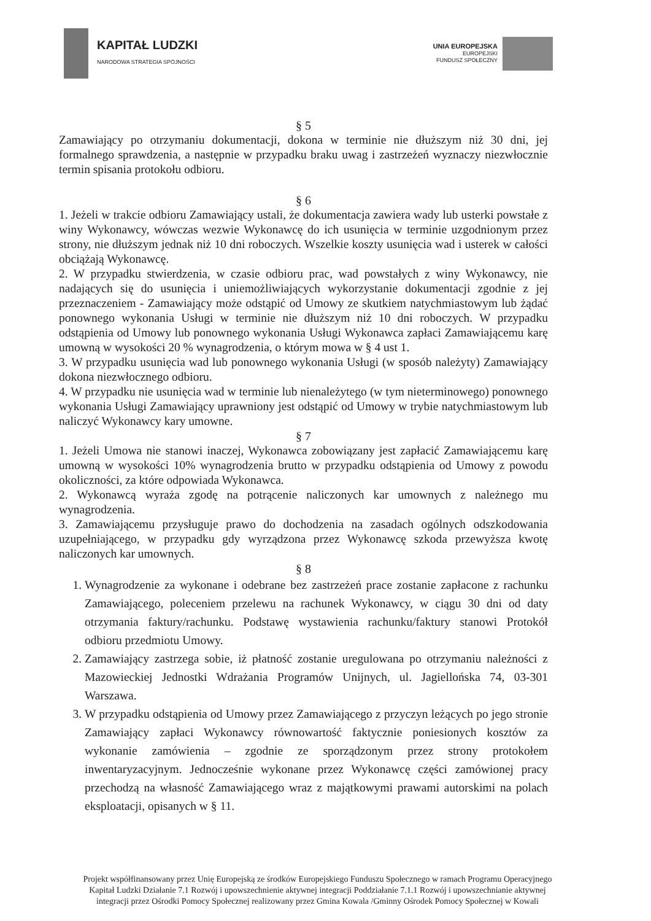KAPITAŁ LUDZKI
NARODOWA STRATEGIA SPÓJNOŚCI
UNIA EUROPEJSKA
EUROPEJSKI
FUNDUSZ SPOŁECZNY
§ 5
Zamawiający po otrzymaniu dokumentacji, dokona w terminie nie dłuższym niż 30 dni, jej formalnego sprawdzenia, a następnie w przypadku braku uwag i zastrzeżeń wyznaczy niezwłocznie termin spisania protokołu odbioru.
§ 6
1. Jeżeli w trakcie odbioru Zamawiający ustali, że dokumentacja zawiera wady lub usterki powstałe z winy Wykonawcy, wówczas wezwie Wykonawcę do ich usunięcia w terminie uzgodnionym przez strony, nie dłuższym jednak niż 10 dni roboczych. Wszelkie koszty usunięcia wad i usterek w całości obciążają Wykonawcę.
2. W przypadku stwierdzenia, w czasie odbioru prac, wad powstałych z winy Wykonawcy, nie nadających się do usunięcia i uniemożliwiających wykorzystanie dokumentacji zgodnie z jej przeznaczeniem - Zamawiający może odstąpić od Umowy ze skutkiem natychmiastowym lub żądać ponownego wykonania Usługi w terminie nie dłuższym niż 10 dni roboczych. W przypadku odstąpienia od Umowy lub ponownego wykonania Usługi Wykonawca zapłaci Zamawiającemu karę umowną w wysokości 20 % wynagrodzenia, o którym mowa w § 4 ust 1.
3. W przypadku usunięcia wad lub ponownego wykonania Usługi (w sposób należyty) Zamawiający dokona niezwłocznego odbioru.
4. W przypadku nie usunięcia wad w terminie lub nienależytego (w tym nieterminowego) ponownego wykonania Usługi Zamawiający uprawniony jest odstąpić od Umowy w trybie natychmiastowym lub naliczyć Wykonawcy kary umowne.
§ 7
1. Jeżeli Umowa nie stanowi inaczej, Wykonawca zobowiązany jest zapłacić Zamawiającemu karę umowną w wysokości 10% wynagrodzenia brutto w przypadku odstąpienia od Umowy z powodu okoliczności, za które odpowiada Wykonawca.
2. Wykonawcą wyraża zgodę na potrącenie naliczonych kar umownych z należnego mu wynagrodzenia.
3. Zamawiającemu przysługuje prawo do dochodzenia na zasadach ogólnych odszkodowania uzupełniającego, w przypadku gdy wyrządzona przez Wykonawcę szkoda przewyższa kwotę naliczonych kar umownych.
§ 8
1. Wynagrodzenie za wykonane i odebrane bez zastrzeżeń prace zostanie zapłacone z rachunku Zamawiającego, poleceniem przelewu na rachunek Wykonawcy, w ciągu 30 dni od daty otrzymania faktury/rachunku. Podstawę wystawienia rachunku/faktury stanowi Protokół odbioru przedmiotu Umowy.
2. Zamawiający zastrzega sobie, iż płatność zostanie uregulowana po otrzymaniu należności z Mazowieckiej Jednostki Wdrażania Programów Unijnych, ul. Jagiellońska 74, 03-301 Warszawa.
3. W przypadku odstąpienia od Umowy przez Zamawiającego z przyczyn leżących po jego stronie Zamawiający zapłaci Wykonawcy równowartość faktycznie poniesionych kosztów za wykonanie zamówienia – zgodnie ze sporządzonym przez strony protokołem inwentaryzacyjnym. Jednocześnie wykonane przez Wykonawcę części zamówionej pracy przechodzą na własność Zamawiającego wraz z majątkowymi prawami autorskimi na polach eksploatacji, opisanych w § 11.
Projekt współfinansowany przez Unię Europejską ze środków Europejskiego Funduszu Społecznego w ramach Programu Operacyjnego Kapitał Ludzki Działanie 7.1 Rozwój i upowszechnienie aktywnej integracji Poddziałanie 7.1.1 Rozwój i upowszechnianie aktywnej integracji przez Ośrodki Pomocy Społecznej realizowany przez Gmina Kowala /Gminny Ośrodek Pomocy Społecznej w Kowali